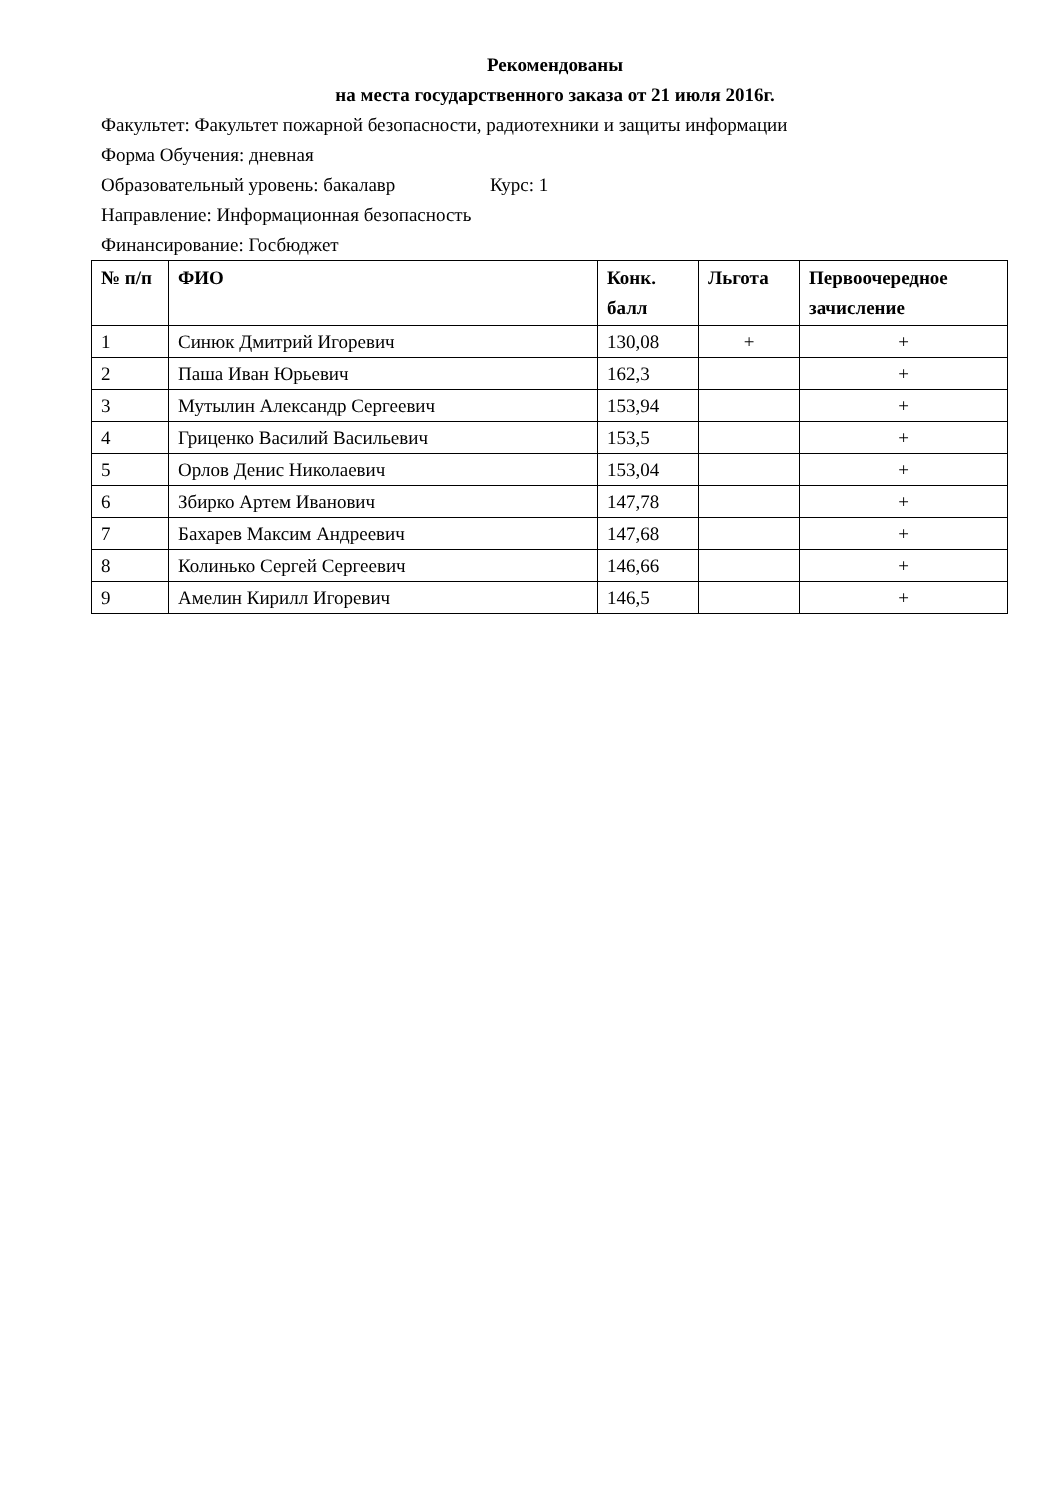Рекомендованы
на места государственного заказа от 21 июля 2016г.
Факультет: Факультет пожарной безопасности, радиотехники и защиты информации
Форма Обучения: дневная
Образовательный уровень: бакалавр Курс: 1
Направление: Информационная безопасность
Финансирование: Госбюджет
| № п/п | ФИО | Конк. балл | Льгота | Первоочередное зачисление |
| --- | --- | --- | --- | --- |
| 1 | Синюк Дмитрий Игоревич | 130,08 | + | + |
| 2 | Паша Иван Юрьевич | 162,3 | | + |
| 3 | Мутылин Александр Сергеевич | 153,94 | | + |
| 4 | Гриценко Василий Васильевич | 153,5 | | + |
| 5 | Орлов Денис Николаевич | 153,04 | | + |
| 6 | Збирко Артем Иванович | 147,78 | | + |
| 7 | Бахарев Максим Андреевич | 147,68 | | + |
| 8 | Колинько Сергей Сергеевич | 146,66 | | + |
| 9 | Амелин Кирилл Игоревич | 146,5 | | + |